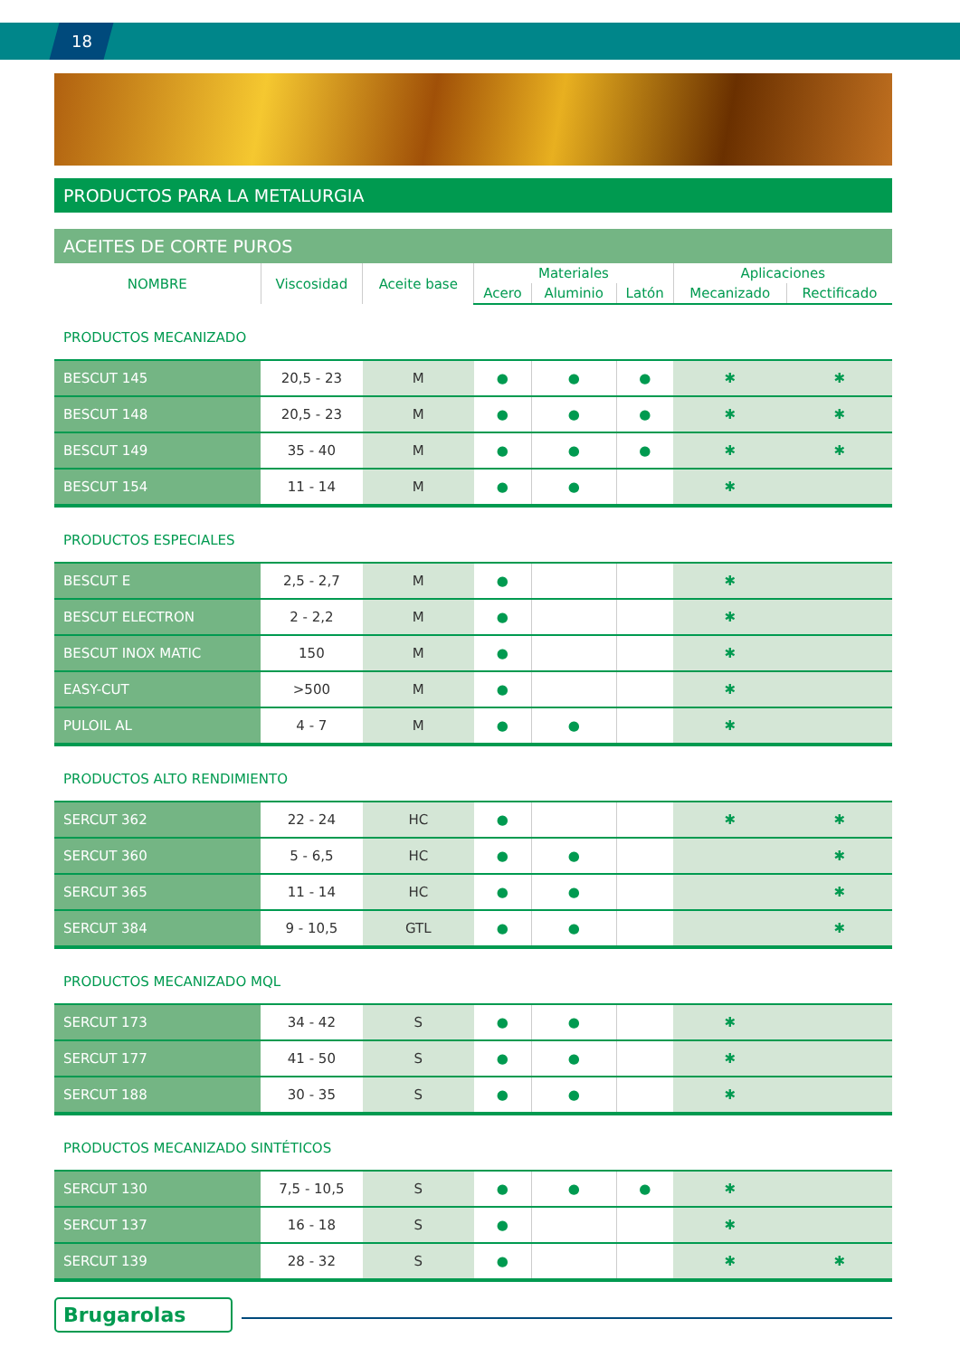18
PRODUCTOS PARA LA METALURGIA
ACEITES DE CORTE PUROS
| NOMBRE | Viscosidad | Aceite base | Materiales | | | Aplicaciones | |
| --- | --- | --- | --- | --- | --- | --- | --- |
| | | | Acero | Aluminio | Latón | Mecanizado | Rectificado |
| PRODUCTOS MECANIZADO | | | | | | | |
| BESCUT 145 | 20,5 - 23 | M | ● | ● | ● | ✱ | ✱ |
| BESCUT 148 | 20,5 - 23 | M | ● | ● | ● | ✱ | ✱ |
| BESCUT 149 | 35 - 40 | M | ● | ● | ● | ✱ | ✱ |
| BESCUT 154 | 11 - 14 | M | ● | ● | | ✱ | |
| PRODUCTOS ESPECIALES | | | | | | | |
| BESCUT E | 2,5 - 2,7 | M | ● | | | ✱ | |
| BESCUT ELECTRON | 2 - 2,2 | M | ● | | | ✱ | |
| BESCUT INOX MATIC | 150 | M | ● | | | ✱ | |
| EASY-CUT | >500 | M | ● | | | ✱ | |
| PULOIL AL | 4 - 7 | M | ● | ● | | ✱ | |
| PRODUCTOS ALTO RENDIMIENTO | | | | | | | |
| SERCUT 362 | 22 - 24 | HC | ● | | | ✱ | ✱ |
| SERCUT 360 | 5 - 6,5 | HC | ● | ● | | | ✱ |
| SERCUT 365 | 11 - 14 | HC | ● | ● | | | ✱ |
| SERCUT 384 | 9 - 10,5 | GTL | ● | ● | | | ✱ |
| PRODUCTOS MECANIZADO MQL | | | | | | | |
| SERCUT 173 | 34 - 42 | S | ● | ● | | ✱ | |
| SERCUT 177 | 41 - 50 | S | ● | ● | | ✱ | |
| SERCUT 188 | 30 - 35 | S | ● | ● | | ✱ | |
| PRODUCTOS MECANIZADO SINTÉTICOS | | | | | | | |
| SERCUT 130 | 7,5 - 10,5 | S | ● | ● | ● | ✱ | |
| SERCUT 137 | 16 - 18 | S | ● | | | ✱ | |
| SERCUT 139 | 28 - 32 | S | ● | | | ✱ | ✱ |
Brugarolas